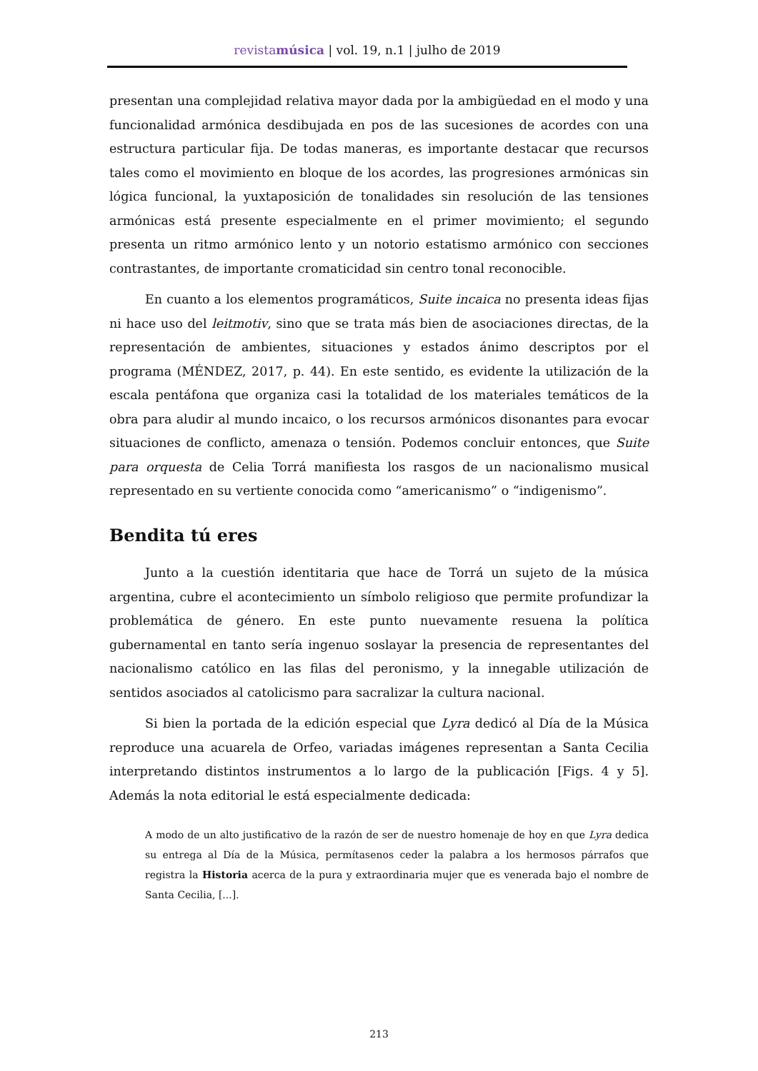revistamúsica | vol. 19, n.1 | julho de 2019
presentan una complejidad relativa mayor dada por la ambigüedad en el modo y una funcionalidad armónica desdibujada en pos de las sucesiones de acordes con una estructura particular fija. De todas maneras, es importante destacar que recursos tales como el movimiento en bloque de los acordes, las progresiones armónicas sin lógica funcional, la yuxtaposición de tonalidades sin resolución de las tensiones armónicas está presente especialmente en el primer movimiento; el segundo presenta un ritmo armónico lento y un notorio estatismo armónico con secciones contrastantes, de importante cromaticidad sin centro tonal reconocible.
En cuanto a los elementos programáticos, Suite incaica no presenta ideas fijas ni hace uso del leitmotiv, sino que se trata más bien de asociaciones directas, de la representación de ambientes, situaciones y estados ánimo descriptos por el programa (MÉNDEZ, 2017, p. 44). En este sentido, es evidente la utilización de la escala pentáfona que organiza casi la totalidad de los materiales temáticos de la obra para aludir al mundo incaico, o los recursos armónicos disonantes para evocar situaciones de conflicto, amenaza o tensión. Podemos concluir entonces, que Suite para orquesta de Celia Torrá manifiesta los rasgos de un nacionalismo musical representado en su vertiente conocida como “americanismo” o “indigenismo”.
Bendita tú eres
Junto a la cuestión identitaria que hace de Torrá un sujeto de la música argentina, cubre el acontecimiento un símbolo religioso que permite profundizar la problemática de género. En este punto nuevamente resuena la política gubernamental en tanto sería ingenuo soslayar la presencia de representantes del nacionalismo católico en las filas del peronismo, y la innegable utilización de sentidos asociados al catolicismo para sacralizar la cultura nacional.
Si bien la portada de la edición especial que Lyra dedicó al Día de la Música reproduce una acuarela de Orfeo, variadas imágenes representan a Santa Cecilia interpretando distintos instrumentos a lo largo de la publicación [Figs. 4 y 5]. Además la nota editorial le está especialmente dedicada:
A modo de un alto justificativo de la razón de ser de nuestro homenaje de hoy en que Lyra dedica su entrega al Día de la Música, permítasenos ceder la palabra a los hermosos párrafos que registra la Historia acerca de la pura y extraordinaria mujer que es venerada bajo el nombre de Santa Cecilia, [...].
213